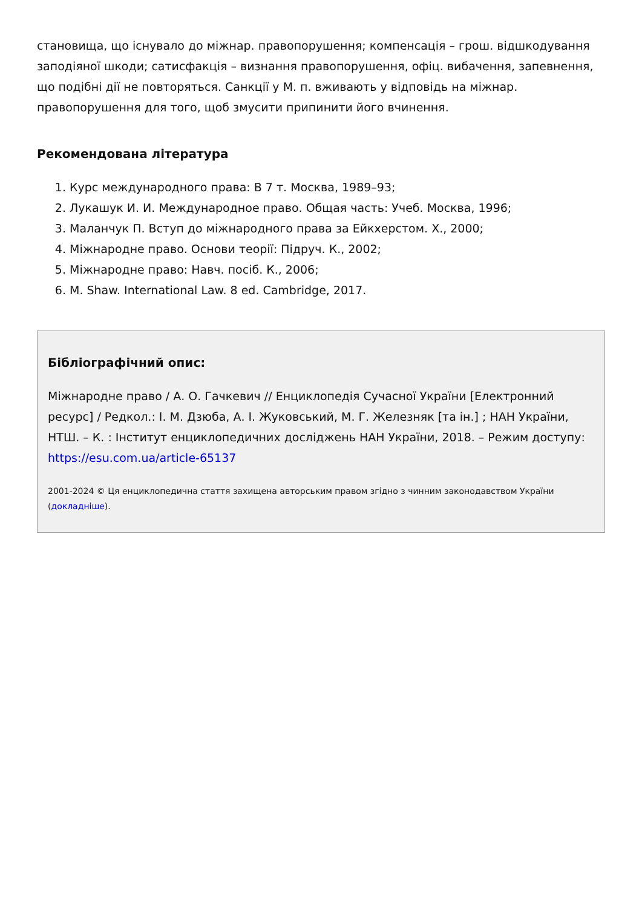становища, що існувало до міжнар. правопорушення; компенсація – грош. відшкодування заподіяної шкоди; сатисфакція – визнання правопорушення, офіц. вибачення, запевнення, що подібні дії не повторяться. Санкції у М. п. вживають у відповідь на міжнар. правопорушення для того, щоб змусити припинити його вчинення.
Рекомендована література
1. Курс международного права: В 7 т. Москва, 1989–93;
2. Лукашук И. И. Международное право. Общая часть: Учеб. Москва, 1996;
3. Маланчук П. Вступ до міжнародного права за Ейкхерстом. Х., 2000;
4. Міжнародне право. Основи теорії: Підруч. К., 2002;
5. Міжнародне право: Навч. посіб. К., 2006;
6. M. Shaw. International Law. 8 ed. Cambridge, 2017.
Бібліографічний опис:
Міжнародне право / А. О. Гачкевич // Енциклопедія Сучасної України [Електронний ресурс] / Редкол.: І. М. Дзюба, А. І. Жуковський, М. Г. Железняк [та ін.] ; НАН України, НТШ. – К. : Інститут енциклопедичних досліджень НАН України, 2018. – Режим доступу: https://esu.com.ua/article-65137
2001-2024 © Ця енциклопедична стаття захищена авторським правом згідно з чинним законодавством України (докладніше).